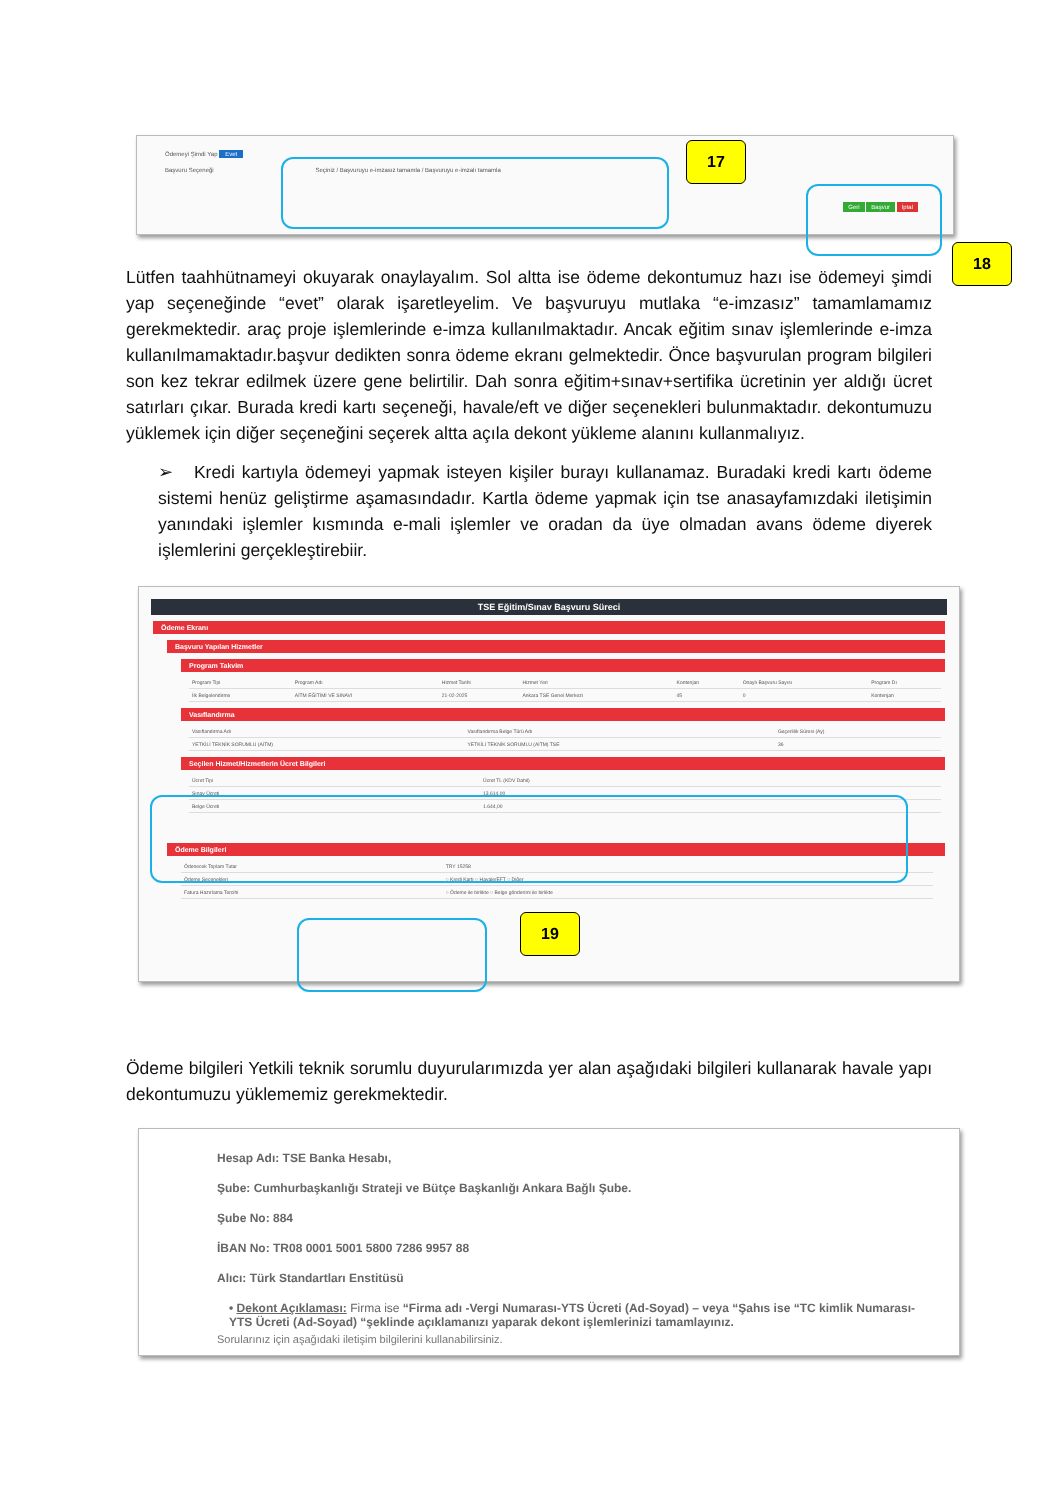Ödemeyi Şimdi Yap Evet
Başvuru Seçeneği Seçiniz / Başvuruyu e-imzasız tamamla / Başvuruyu e-imzalı tamamla
Geri Başvur İptal
17
18
Lütfen taahhütnameyi okuyarak onaylayalım. Sol altta ise ödeme dekontumuz hazı ise ödemeyi şimdi yap seçeneğinde “evet” olarak işaretleyelim. Ve başvuruyu mutlaka “e-imzasız” tamamlamamız gerekmektedir. araç proje işlemlerinde e-imza kullanılmaktadır. Ancak eğitim sınav işlemlerinde e-imza kullanılmamaktadır.başvur dedikten sonra ödeme ekranı gelmektedir. Önce başvurulan program bilgileri son kez tekrar edilmek üzere gene belirtilir. Dah sonra eğitim+sınav+sertifika ücretinin yer aldığı ücret satırları çıkar. Burada kredi kartı seçeneği, havale/eft ve diğer seçenekleri bulunmaktadır. dekontumuzu yüklemek için diğer seçeneğini seçerek altta açıla dekont yükleme alanını kullanmalıyız.
➢ Kredi kartıyla ödemeyi yapmak isteyen kişiler burayı kullanamaz. Buradaki kredi kartı ödeme sistemi henüz geliştirme aşamasındadır. Kartla ödeme yapmak için tse anasayfamızdaki iletişimin yanındaki işlemler kısmında e-mali işlemler ve oradan da üye olmadan avans ödeme diyerek işlemlerini gerçekleştirebiir.
TSE Eğitim/Sınav Başvuru Süreci
Ödeme Ekranı
Başvuru Yapılan Hizmetler
Program Takvim
| Program Tipi | Program Adı | Hizmet Tarihi | Hizmet Yeri | Kontenjan | Onaylı Başvuru Sayısı | Program Dı |
| --- | --- | --- | --- | --- | --- | --- |
| İlk Belgelendirme | AİTM EĞİTİMİ VE SINAVI | 21-02-2025 | Ankara TSE Genel Merkezi | 45 | 0 | Kontenjan |
Vasıflandırma
| Vasıflandırma Adı | Vasıflandırma Belge Türü Adı | Geçerlilik Süresi (Ay) |
| --- | --- | --- |
| YETKİLİ TEKNİK SORUMLU (AİTM) | YETKİLİ TEKNİK SORUMLU (AİTM) TSE | 36 |
Seçilen Hizmet/Hizmetlerin Ücret Bilgileri
| Ücret Tipi | Ücret TL (KDV Dahil) |
| --- | --- |
| Sınav Ücreti | 13.614,00 |
| Belge Ücreti | 1.644,00 |
Ödeme Bilgileri
| Ödenecek Toplam Tutar | TRY 15258 |
| Ödeme Seçenekleri | ○ Kredi Kartı ○ Havale/EFT ○ Diğer |
| Fatura Hazırlama Tercihi | ○ Ödeme ile birlikte ○ Belge gönderimi ile birlikte |
19
Ödeme bilgileri Yetkili teknik sorumlu duyurularımızda yer alan aşağıdaki bilgileri kullanarak havale yapı dekontumuzu yüklememiz gerekmektedir.
Hesap Adı: TSE Banka Hesabı,
Şube: Cumhurbaşkanlığı Strateji ve Bütçe Başkanlığı Ankara Bağlı Şube.
Şube No: 884
İBAN No: TR08 0001 5001 5800 7286 9957 88
Alıcı: Türk Standartları Enstitüsü
• Dekont Açıklaması: Firma ise “Firma adı -Vergi Numarası-YTS Ücreti (Ad-Soyad) – veya “Şahıs ise “TC kimlik Numarası-YTS Ücreti (Ad-Soyad) “şeklinde açıklamanızı yaparak dekont işlemlerinizi tamamlayınız.
Sorularınız için aşağıdaki iletişim bilgilerini kullanabilirsiniz.